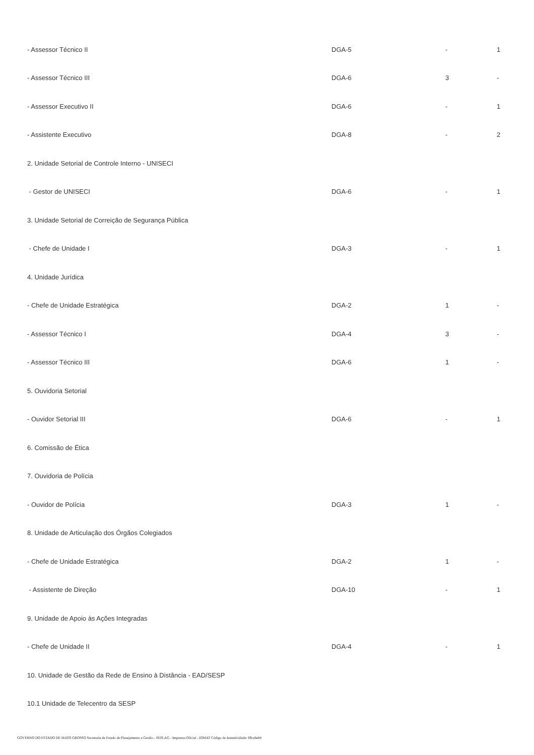| - Assessor Técnico II | DGA-5 | - | 1 |
| - Assessor Técnico III | DGA-6 | 3 | - |
| - Assessor Executivo II | DGA-6 | - | 1 |
| - Assistente Executivo | DGA-8 | - | 2 |
| 2. Unidade Setorial de Controle Interno - UNISECI | | | |
| - Gestor de UNISECI | DGA-6 | - | 1 |
| 3. Unidade Setorial de Correição de Segurança Pública | | | |
| - Chefe de Unidade I | DGA-3 | - | 1 |
| 4. Unidade Jurídica | | | |
| - Chefe de Unidade Estratégica | DGA-2 | 1 | - |
| - Assessor Técnico I | DGA-4 | 3 | - |
| - Assessor Técnico III | DGA-6 | 1 | - |
| 5. Ouvidoria Setorial | | | |
| - Ouvidor Setorial III | DGA-6 | - | 1 |
| 6. Comissão de Ética | | | |
| 7. Ouvidoria de Polícia | | | |
| - Ouvidor de Polícia | DGA-3 | 1 | - |
| 8. Unidade de Articulação dos Órgãos Colegiados | | | |
| - Chefe de Unidade Estratégica | DGA-2 | 1 | - |
| - Assistente de Direção | DGA-10 | - | 1 |
| 9. Unidade de Apoio às Ações Integradas | | | |
| - Chefe de Unidade II | DGA-4 | - | 1 |
| 10. Unidade de Gestão da Rede de Ensino à Distância - EAD/SESP | | | |
| 10.1 Unidade de Telecentro da SESP | | | |
GOVERNO DO ESTADO DE MATO GROSSO Secretaria de Estado de Planejamento e Gestão - SEPLAG - Imprensa Oficial - IOMAT Código de Autenticidade: 69ca6e84